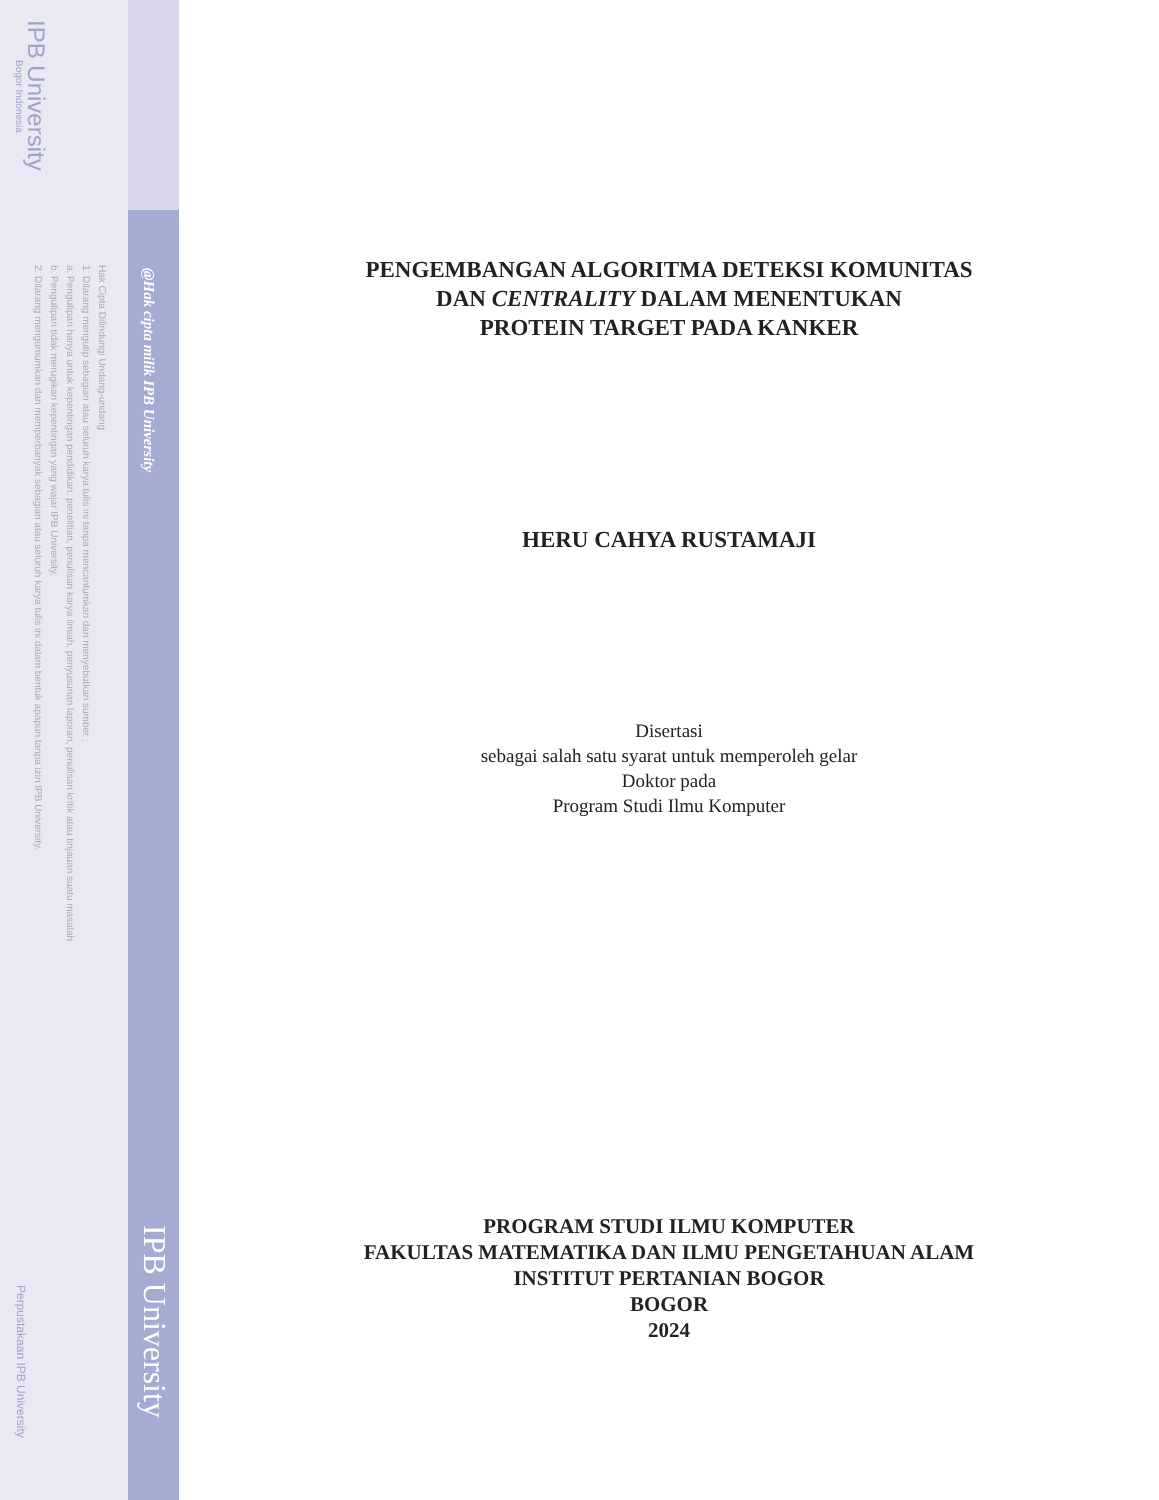IPB University
Bogor Indonesia
Hak Cipta Dilindungi Undang-undang
1. Dilarang mengutip sebagian atau seluruh karya tulis ini tanpa mencantumkan dan menyebutkan sumber :
a. Pengutipan hanya untuk kepentingan pendidikan, penelitian, penulisan karya ilmiah, penyusunan laporan, penulisan kritik atau tinjauan suatu masalah
b. Pengutipan tidak merugikan kepentingan yang wajar IPB University.
2. Dilarang mengumumkan dan memperbanyak sebagian atau seluruh karya tulis ini dalam bentuk apapun tanpa izin IPB University.
@Hak cipta milik IPB University
IPB University
Perpustakaan IPB University
PENGEMBANGAN ALGORITMA DETEKSI KOMUNITAS
DAN CENTRALITY DALAM MENENTUKAN
PROTEIN TARGET PADA KANKER
HERU CAHYA RUSTAMAJI
Disertasi
sebagai salah satu syarat untuk memperoleh gelar
Doktor pada
Program Studi Ilmu Komputer
PROGRAM STUDI ILMU KOMPUTER
FAKULTAS MATEMATIKA DAN ILMU PENGETAHUAN ALAM
INSTITUT PERTANIAN BOGOR
BOGOR
2024